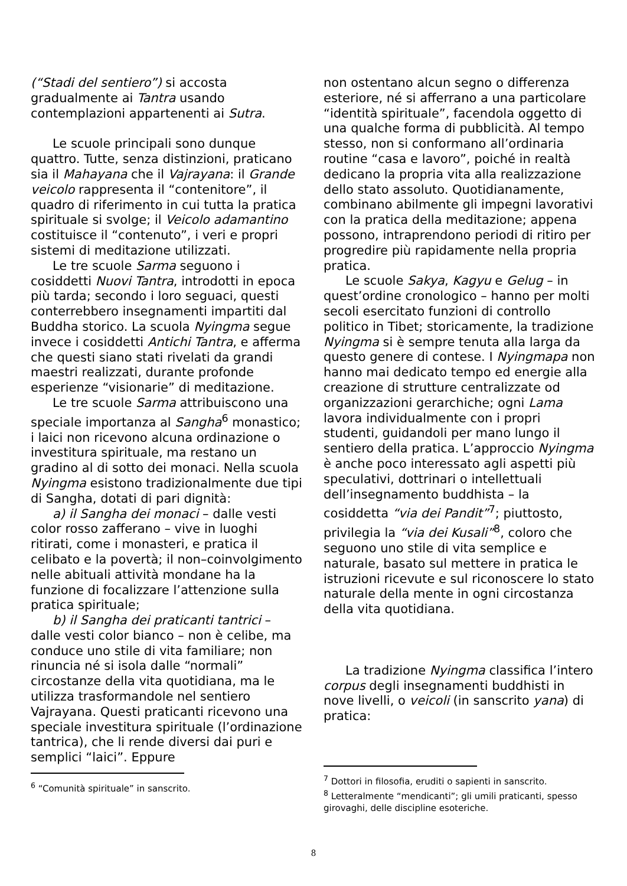(“Stadi del sentiero”) si accosta gradualmente ai Tantra usando contemplazioni appartenenti ai Sutra.
Le scuole principali sono dunque quattro. Tutte, senza distinzioni, praticano sia il Mahayana che il Vajrayana: il Grande veicolo rappresenta il “contenitore”, il quadro di riferimento in cui tutta la pratica spirituale si svolge; il Veicolo adamantino costituisce il “contenuto”, i veri e propri sistemi di meditazione utilizzati.
Le tre scuole Sarma seguono i cosiddetti Nuovi Tantra, introdotti in epoca più tarda; secondo i loro seguaci, questi conterrebbero insegnamenti impartiti dal Buddha storico. La scuola Nyingma segue invece i cosiddetti Antichi Tantra, e afferma che questi siano stati rivelati da grandi maestri realizzati, durante profonde esperienze “visionarie” di meditazione.
Le tre scuole Sarma attribuiscono una speciale importanza al Sangha<sup>6</sup> monastico; i laici non ricevono alcuna ordinazione o investitura spirituale, ma restano un gradino al di sotto dei monaci. Nella scuola Nyingma esistono tradizionalmente due tipi di Sangha, dotati di pari dignità:
a) il Sangha dei monaci – dalle vesti color rosso zafferano – vive in luoghi ritirati, come i monasteri, e pratica il celibato e la povertà; il non–coinvolgimento nelle abituali attività mondane ha la funzione di focalizzare l’attenzione sulla pratica spirituale;
b) il Sangha dei praticanti tantrici – dalle vesti color bianco – non è celibe, ma conduce uno stile di vita familiare; non rinuncia né si isola dalle “normali” circostanze della vita quotidiana, ma le utilizza trasformandole nel sentiero Vajrayana. Questi praticanti ricevono una speciale investitura spirituale (l’ordinazione tantrica), che li rende diversi dai puri e semplici “laici”. Eppure
<sup>6</sup> “Comunità spirituale” in sanscrito.
non ostentano alcun segno o differenza esteriore, né si afferrano a una particolare “identità spirituale”, facendola oggetto di una qualche forma di pubblicità. Al tempo stesso, non si conformano all’ordinaria routine “casa e lavoro”, poiché in realtà dedicano la propria vita alla realizzazione dello stato assoluto. Quotidianamente, combinano abilmente gli impegni lavorativi con la pratica della meditazione; appena possono, intraprendono periodi di ritiro per progredire più rapidamente nella propria pratica.
Le scuole Sakya, Kagyu e Gelug – in quest’ordine cronologico – hanno per molti secoli esercitato funzioni di controllo politico in Tibet; storicamente, la tradizione Nyingma si è sempre tenuta alla larga da questo genere di contese. I Nyingmapa non hanno mai dedicato tempo ed energie alla creazione di strutture centralizzate od organizzazioni gerarchiche; ogni Lama lavora individualmente con i propri studenti, guidandoli per mano lungo il sentiero della pratica. L’approccio Nyingma è anche poco interessato agli aspetti più speculativi, dottrinari o intellettuali dell’insegnamento buddhista – la cosiddetta “via dei Pandit”<sup>7</sup>; piuttosto, privilegia la “via dei Kusali”<sup>8</sup>, coloro che seguono uno stile di vita semplice e naturale, basato sul mettere in pratica le istruzioni ricevute e sul riconoscere lo stato naturale della mente in ogni circostanza della vita quotidiana.
La tradizione Nyingma classifica l’intero corpus degli insegnamenti buddhisti in nove livelli, o veicoli (in sanscrito yana) di pratica:
<sup>7</sup> Dottori in filosofia, eruditi o sapienti in sanscrito.
<sup>8</sup> Letteralmente “mendicanti”; gli umili praticanti, spesso girovaghi, delle discipline esoteriche.
8